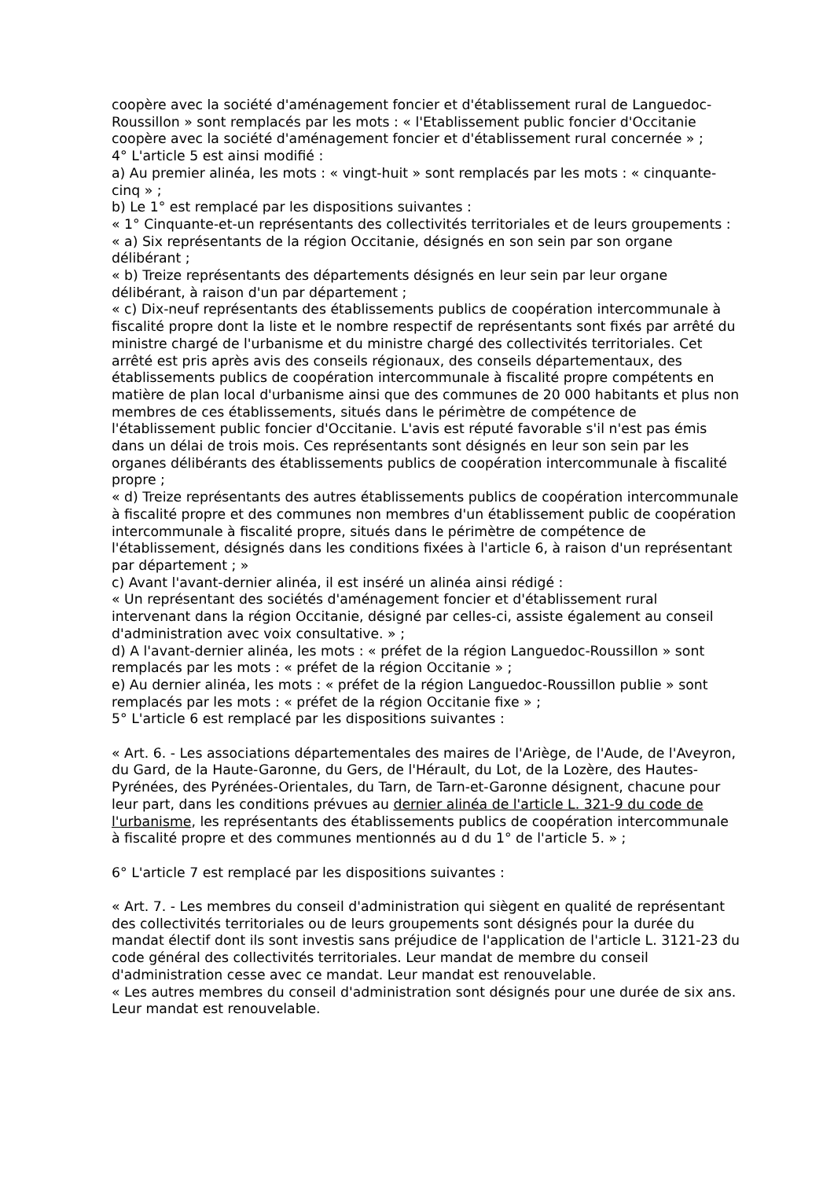coopère avec la société d'aménagement foncier et d'établissement rural de Languedoc-Roussillon » sont remplacés par les mots : « l'Etablissement public foncier d'Occitanie coopère avec la société d'aménagement foncier et d'établissement rural concernée » ;
4° L'article 5 est ainsi modifié :
a) Au premier alinéa, les mots : « vingt-huit » sont remplacés par les mots : « cinquante-cinq » ;
b) Le 1° est remplacé par les dispositions suivantes :
« 1° Cinquante-et-un représentants des collectivités territoriales et de leurs groupements :
« a) Six représentants de la région Occitanie, désignés en son sein par son organe délibérant ;
« b) Treize représentants des départements désignés en leur sein par leur organe délibérant, à raison d'un par département ;
« c) Dix-neuf représentants des établissements publics de coopération intercommunale à fiscalité propre dont la liste et le nombre respectif de représentants sont fixés par arrêté du ministre chargé de l'urbanisme et du ministre chargé des collectivités territoriales. Cet arrêté est pris après avis des conseils régionaux, des conseils départementaux, des établissements publics de coopération intercommunale à fiscalité propre compétents en matière de plan local d'urbanisme ainsi que des communes de 20 000 habitants et plus non membres de ces établissements, situés dans le périmètre de compétence de l'établissement public foncier d'Occitanie. L'avis est réputé favorable s'il n'est pas émis dans un délai de trois mois. Ces représentants sont désignés en leur son sein par les organes délibérants des établissements publics de coopération intercommunale à fiscalité propre ;
« d) Treize représentants des autres établissements publics de coopération intercommunale à fiscalité propre et des communes non membres d'un établissement public de coopération intercommunale à fiscalité propre, situés dans le périmètre de compétence de l'établissement, désignés dans les conditions fixées à l'article 6, à raison d'un représentant par département ; »
c) Avant l'avant-dernier alinéa, il est inséré un alinéa ainsi rédigé :
« Un représentant des sociétés d'aménagement foncier et d'établissement rural intervenant dans la région Occitanie, désigné par celles-ci, assiste également au conseil d'administration avec voix consultative. » ;
d) A l'avant-dernier alinéa, les mots : « préfet de la région Languedoc-Roussillon » sont remplacés par les mots : « préfet de la région Occitanie » ;
e) Au dernier alinéa, les mots : « préfet de la région Languedoc-Roussillon publie » sont remplacés par les mots : « préfet de la région Occitanie fixe » ;
5° L'article 6 est remplacé par les dispositions suivantes :
« Art. 6. - Les associations départementales des maires de l'Ariège, de l'Aude, de l'Aveyron, du Gard, de la Haute-Garonne, du Gers, de l'Hérault, du Lot, de la Lozère, des Hautes-Pyrénées, des Pyrénées-Orientales, du Tarn, de Tarn-et-Garonne désignent, chacune pour leur part, dans les conditions prévues au dernier alinéa de l'article L. 321-9 du code de l'urbanisme, les représentants des établissements publics de coopération intercommunale à fiscalité propre et des communes mentionnés au d du 1° de l'article 5. » ;
6° L'article 7 est remplacé par les dispositions suivantes :
« Art. 7. - Les membres du conseil d'administration qui siègent en qualité de représentant des collectivités territoriales ou de leurs groupements sont désignés pour la durée du mandat électif dont ils sont investis sans préjudice de l'application de l'article L. 3121-23 du code général des collectivités territoriales. Leur mandat de membre du conseil d'administration cesse avec ce mandat. Leur mandat est renouvelable.
« Les autres membres du conseil d'administration sont désignés pour une durée de six ans. Leur mandat est renouvelable.